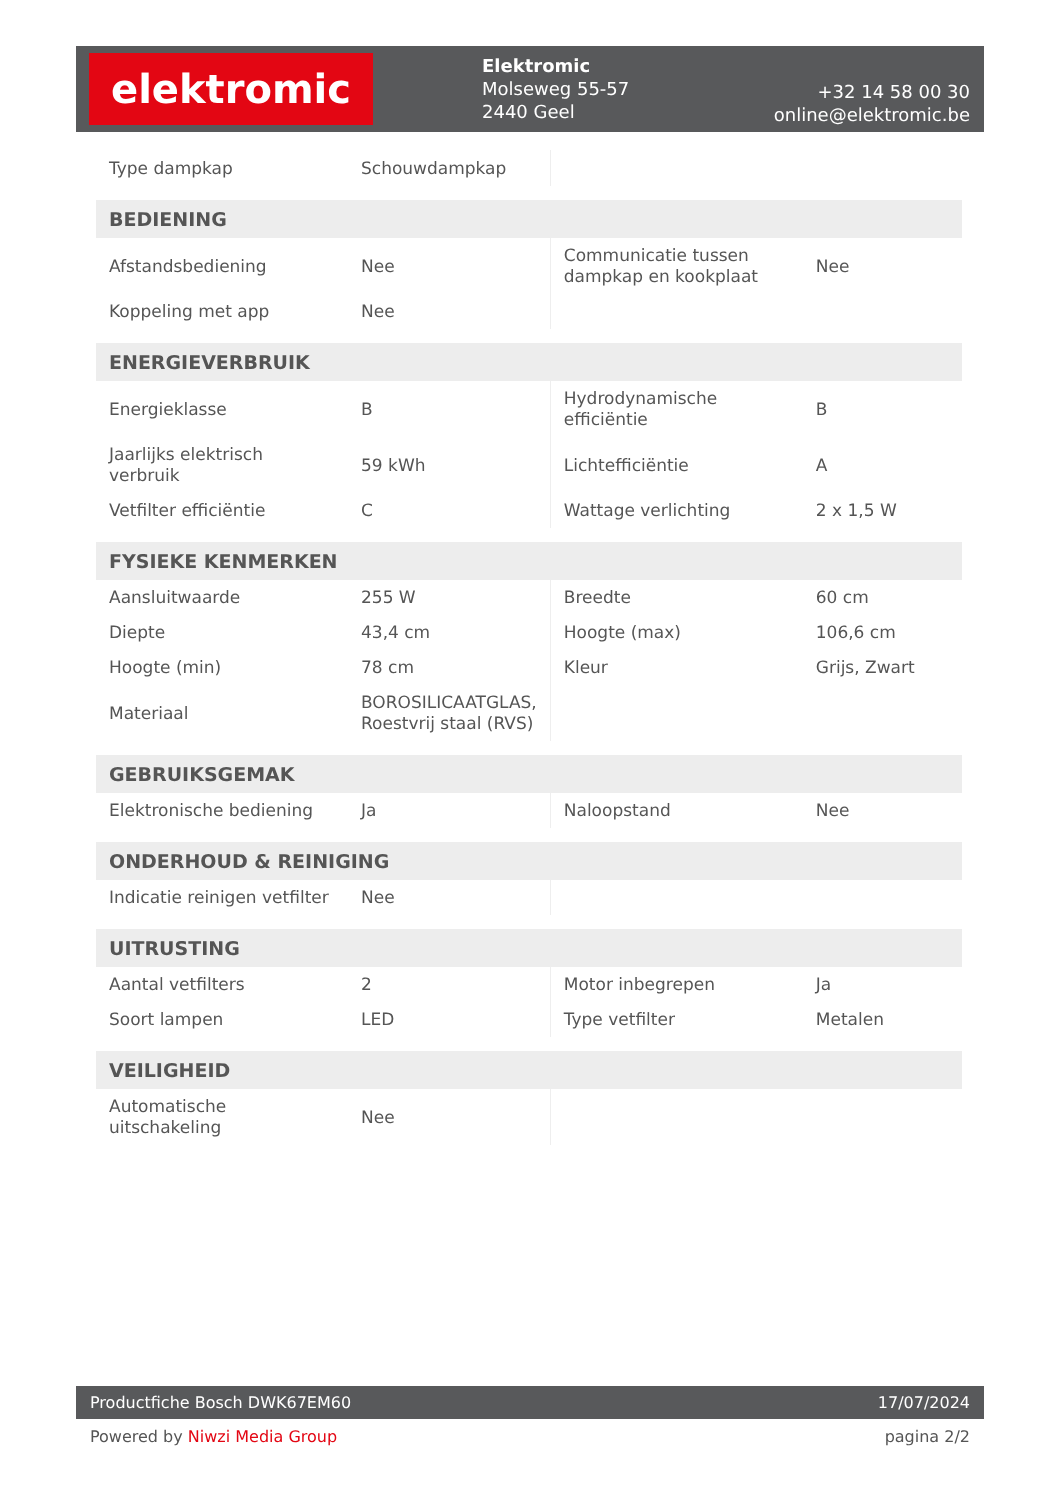elektromic
Elektromic
Molseweg 55-57
2440 Geel
+32 14 58 00 30
online@elektromic.be
| Type dampkap | Schouwdampkap | | |
| BEDIENING | | | |
| Afstandsbediening | Nee | Communicatie tussen dampkap en kookplaat | Nee |
| Koppeling met app | Nee | | |
| ENERGIEVERBRUIK | | | |
| Energieklasse | B | Hydrodynamische efficiëntie | B |
| Jaarlijks elektrisch verbruik | 59 kWh | Lichtefficiëntie | A |
| Vetfilter efficiëntie | C | Wattage verlichting | 2 x 1,5 W |
| FYSIEKE KENMERKEN | | | |
| Aansluitwaarde | 255 W | Breedte | 60 cm |
| Diepte | 43,4 cm | Hoogte (max) | 106,6 cm |
| Hoogte (min) | 78 cm | Kleur | Grijs, Zwart |
| Materiaal | BOROSILICAATGLAS, Roestvrij staal (RVS) | | |
| GEBRUIKSGEMAK | | | |
| Elektronische bediening | Ja | Naloopstand | Nee |
| ONDERHOUD & REINIGING | | | |
| Indicatie reinigen vetfilter | Nee | | |
| UITRUSTING | | | |
| Aantal vetfilters | 2 | Motor inbegrepen | Ja |
| Soort lampen | LED | Type vetfilter | Metalen |
| VEILIGHEID | | | |
| Automatische uitschakeling | Nee | | |
Productfiche Bosch DWK67EM60 17/07/2024
Powered by Niwzi Media Group pagina 2/2